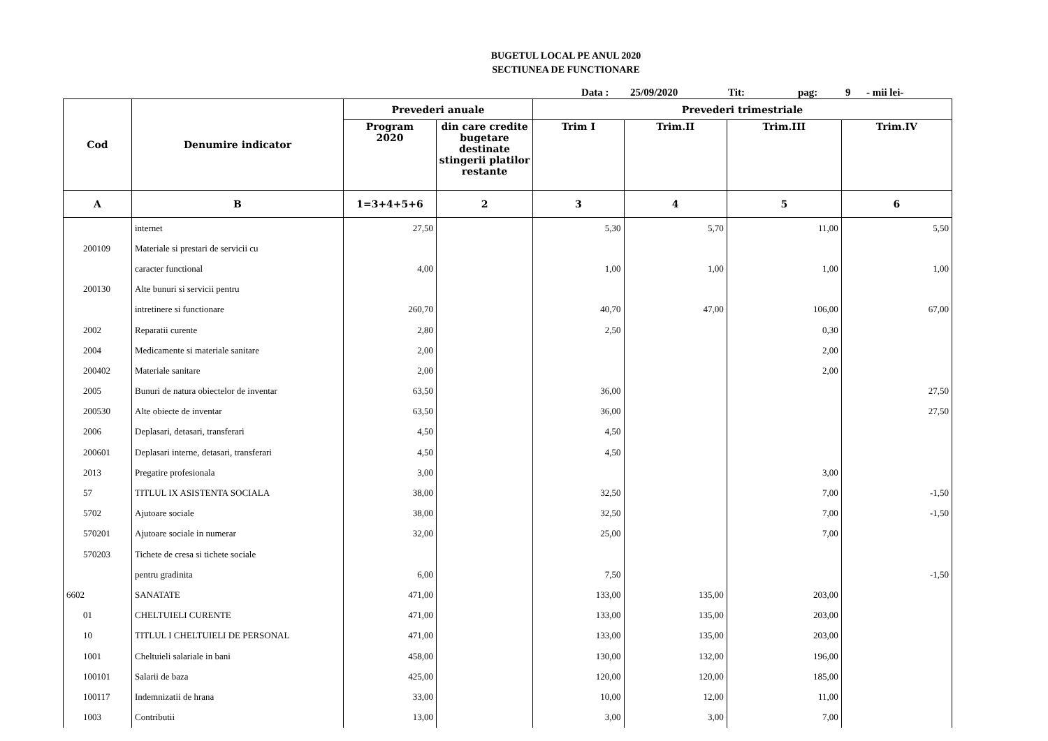BUGETUL LOCAL PE ANUL 2020
SECTIUNEA DE FUNCTIONARE
Data : 25/09/2020 Tit: pag: 9 - mii lei-
| Cod | Denumire indicator | Prevederi anuale | | Prevederi trimestriale | | | |
| --- | --- | --- | --- | --- | --- | --- | --- |
| | | Program 2020 | din care credite bugetare destinate stingerii platilor restante | Trim I | Trim.II | Trim.III | Trim.IV |
| A | B | 1=3+4+5+6 | 2 | 3 | 4 | 5 | 6 |
| | internet | 27,50 | | 5,30 | 5,70 | 11,00 | 5,50 |
| 200109 | Materiale si prestari de servicii cu | | | | | | |
| | caracter functional | 4,00 | | 1,00 | 1,00 | 1,00 | 1,00 |
| 200130 | Alte bunuri si servicii pentru | | | | | | |
| | intretinere si functionare | 260,70 | | 40,70 | 47,00 | 106,00 | 67,00 |
| 2002 | Reparatii curente | 2,80 | | 2,50 | | 0,30 | |
| 2004 | Medicamente si materiale sanitare | 2,00 | | | | 2,00 | |
| 200402 | Materiale sanitare | 2,00 | | | | 2,00 | |
| 2005 | Bunuri de natura obiectelor de inventar | 63,50 | | 36,00 | | | 27,50 |
| 200530 | Alte obiecte de inventar | 63,50 | | 36,00 | | | 27,50 |
| 2006 | Deplasari, detasari, transferari | 4,50 | | 4,50 | | | |
| 200601 | Deplasari interne, detasari, transferari | 4,50 | | 4,50 | | | |
| 2013 | Pregatire profesionala | 3,00 | | | | 3,00 | |
| 57 | TITLUL IX ASISTENTA SOCIALA | 38,00 | | 32,50 | | 7,00 | -1,50 |
| 5702 | Ajutoare sociale | 38,00 | | 32,50 | | 7,00 | -1,50 |
| 570201 | Ajutoare sociale in numerar | 32,00 | | 25,00 | | 7,00 | |
| 570203 | Tichete de cresa si tichete sociale | | | | | | |
| | pentru gradinita | 6,00 | | 7,50 | | | -1,50 |
| 6602 | SANATATE | 471,00 | | 133,00 | 135,00 | 203,00 | |
| 01 | CHELTUIELI CURENTE | 471,00 | | 133,00 | 135,00 | 203,00 | |
| 10 | TITLUL I CHELTUIELI DE PERSONAL | 471,00 | | 133,00 | 135,00 | 203,00 | |
| 1001 | Cheltuieli salariale in bani | 458,00 | | 130,00 | 132,00 | 196,00 | |
| 100101 | Salarii de baza | 425,00 | | 120,00 | 120,00 | 185,00 | |
| 100117 | Indemnizatii de hrana | 33,00 | | 10,00 | 12,00 | 11,00 | |
| 1003 | Contributii | 13,00 | | 3,00 | 3,00 | 7,00 | |